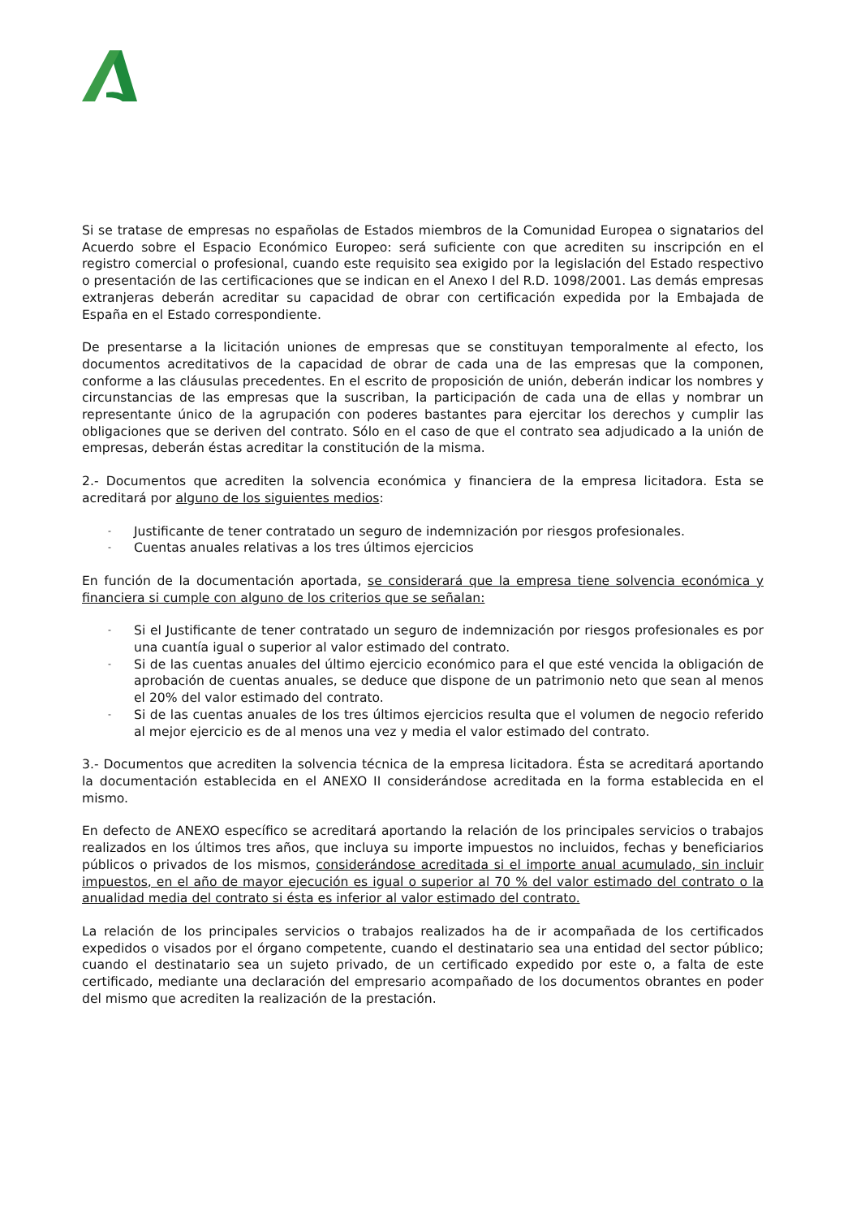Si se tratase de empresas no españolas de Estados miembros de la Comunidad Europea o signatarios del Acuerdo sobre el Espacio Económico Europeo: será suficiente con que acrediten su inscripción en el registro comercial o profesional, cuando este requisito sea exigido por la legislación del Estado respectivo o presentación de las certificaciones que se indican en el Anexo I del R.D. 1098/2001. Las demás empresas extranjeras deberán acreditar su capacidad de obrar con certificación expedida por la Embajada de España en el Estado correspondiente.
De presentarse a la licitación uniones de empresas que se constituyan temporalmente al efecto, los documentos acreditativos de la capacidad de obrar de cada una de las empresas que la componen, conforme a las cláusulas precedentes. En el escrito de proposición de unión, deberán indicar los nombres y circunstancias de las empresas que la suscriban, la participación de cada una de ellas y nombrar un representante único de la agrupación con poderes bastantes para ejercitar los derechos y cumplir las obligaciones que se deriven del contrato. Sólo en el caso de que el contrato sea adjudicado a la unión de empresas, deberán éstas acreditar la constitución de la misma.
2.- Documentos que acrediten la solvencia económica y financiera de la empresa licitadora. Esta se acreditará por alguno de los siguientes medios:
- Justificante de tener contratado un seguro de indemnización por riesgos profesionales.
- Cuentas anuales relativas a los tres últimos ejercicios
En función de la documentación aportada, se considerará que la empresa tiene solvencia económica y financiera si cumple con alguno de los criterios que se señalan:
- Si el Justificante de tener contratado un seguro de indemnización por riesgos profesionales es por una cuantía igual o superior al valor estimado del contrato.
- Si de las cuentas anuales del último ejercicio económico para el que esté vencida la obligación de aprobación de cuentas anuales, se deduce que dispone de un patrimonio neto que sean al menos el 20% del valor estimado del contrato.
- Si de las cuentas anuales de los tres últimos ejercicios resulta que el volumen de negocio referido al mejor ejercicio es de al menos una vez y media el valor estimado del contrato.
3.- Documentos que acrediten la solvencia técnica de la empresa licitadora. Ésta se acreditará aportando la documentación establecida en el ANEXO II considerándose acreditada en la forma establecida en el mismo.
En defecto de ANEXO específico se acreditará aportando la relación de los principales servicios o trabajos realizados en los últimos tres años, que incluya su importe impuestos no incluidos, fechas y beneficiarios públicos o privados de los mismos, considerándose acreditada si el importe anual acumulado, sin incluir impuestos, en el año de mayor ejecución es igual o superior al 70 % del valor estimado del contrato o la anualidad media del contrato si ésta es inferior al valor estimado del contrato.
La relación de los principales servicios o trabajos realizados ha de ir acompañada de los certificados expedidos o visados por el órgano competente, cuando el destinatario sea una entidad del sector público; cuando el destinatario sea un sujeto privado, de un certificado expedido por este o, a falta de este certificado, mediante una declaración del empresario acompañado de los documentos obrantes en poder del mismo que acrediten la realización de la prestación.